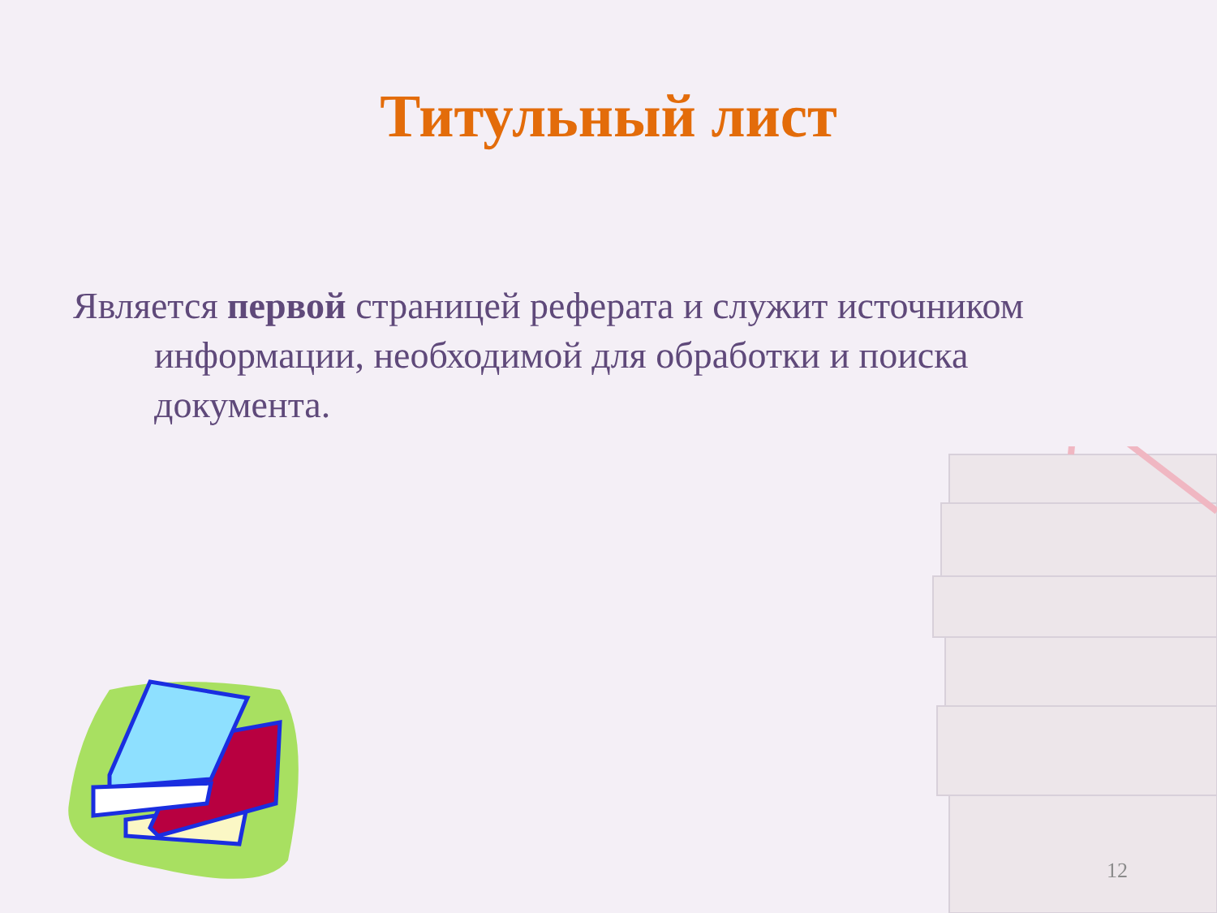Титульный лист
Является первой страницей реферата и служит источником информации, необходимой для обработки и поиска документа.
12